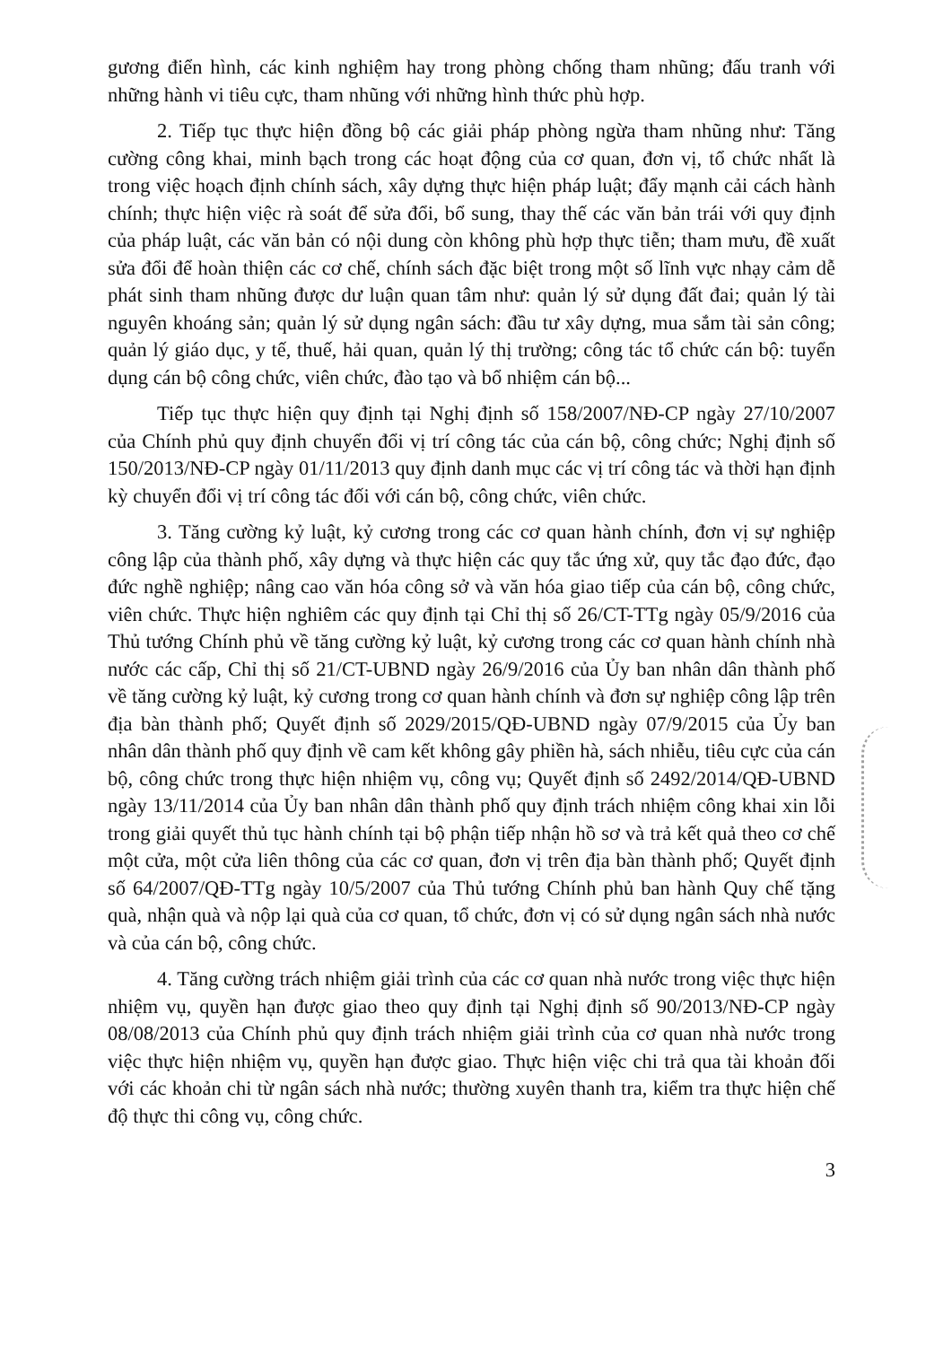gương điển hình, các kinh nghiệm hay trong phòng chống tham nhũng; đấu tranh với những hành vi tiêu cực, tham nhũng với những hình thức phù hợp.
2. Tiếp tục thực hiện đồng bộ các giải pháp phòng ngừa tham nhũng như: Tăng cường công khai, minh bạch trong các hoạt động của cơ quan, đơn vị, tổ chức nhất là trong việc hoạch định chính sách, xây dựng thực hiện pháp luật; đẩy mạnh cải cách hành chính; thực hiện việc rà soát để sửa đổi, bổ sung, thay thế các văn bản trái với quy định của pháp luật, các văn bản có nội dung còn không phù hợp thực tiễn; tham mưu, đề xuất sửa đổi để hoàn thiện các cơ chế, chính sách đặc biệt trong một số lĩnh vực nhạy cảm dễ phát sinh tham nhũng được dư luận quan tâm như: quản lý sử dụng đất đai; quản lý tài nguyên khoáng sản; quản lý sử dụng ngân sách: đầu tư xây dựng, mua sắm tài sản công; quản lý giáo dục, y tế, thuế, hải quan, quản lý thị trường; công tác tổ chức cán bộ: tuyển dụng cán bộ công chức, viên chức, đào tạo và bổ nhiệm cán bộ...
Tiếp tục thực hiện quy định tại Nghị định số 158/2007/NĐ-CP ngày 27/10/2007 của Chính phủ quy định chuyển đổi vị trí công tác của cán bộ, công chức; Nghị định số 150/2013/NĐ-CP ngày 01/11/2013 quy định danh mục các vị trí công tác và thời hạn định kỳ chuyển đổi vị trí công tác đối với cán bộ, công chức, viên chức.
3. Tăng cường kỷ luật, kỷ cương trong các cơ quan hành chính, đơn vị sự nghiệp công lập của thành phố, xây dựng và thực hiện các quy tắc ứng xử, quy tắc đạo đức, đạo đức nghề nghiệp; nâng cao văn hóa công sở và văn hóa giao tiếp của cán bộ, công chức, viên chức. Thực hiện nghiêm các quy định tại Chỉ thị số 26/CT-TTg ngày 05/9/2016 của Thủ tướng Chính phủ về tăng cường kỷ luật, kỷ cương trong các cơ quan hành chính nhà nước các cấp, Chỉ thị số 21/CT-UBND ngày 26/9/2016 của Ủy ban nhân dân thành phố về tăng cường kỷ luật, kỷ cương trong cơ quan hành chính và đơn sự nghiệp công lập trên địa bàn thành phố; Quyết định số 2029/2015/QĐ-UBND ngày 07/9/2015 của Ủy ban nhân dân thành phố quy định về cam kết không gây phiền hà, sách nhiễu, tiêu cực của cán bộ, công chức trong thực hiện nhiệm vụ, công vụ; Quyết định số 2492/2014/QĐ-UBND ngày 13/11/2014 của Ủy ban nhân dân thành phố quy định trách nhiệm công khai xin lỗi trong giải quyết thủ tục hành chính tại bộ phận tiếp nhận hồ sơ và trả kết quả theo cơ chế một cửa, một cửa liên thông của các cơ quan, đơn vị trên địa bàn thành phố; Quyết định số 64/2007/QĐ-TTg ngày 10/5/2007 của Thủ tướng Chính phủ ban hành Quy chế tặng quà, nhận quà và nộp lại quà của cơ quan, tổ chức, đơn vị có sử dụng ngân sách nhà nước và của cán bộ, công chức.
4. Tăng cường trách nhiệm giải trình của các cơ quan nhà nước trong việc thực hiện nhiệm vụ, quyền hạn được giao theo quy định tại Nghị định số 90/2013/NĐ-CP ngày 08/08/2013 của Chính phủ quy định trách nhiệm giải trình của cơ quan nhà nước trong việc thực hiện nhiệm vụ, quyền hạn được giao. Thực hiện việc chi trả qua tài khoản đối với các khoản chi từ ngân sách nhà nước; thường xuyên thanh tra, kiểm tra thực hiện chế độ thực thi công vụ, công chức.
3